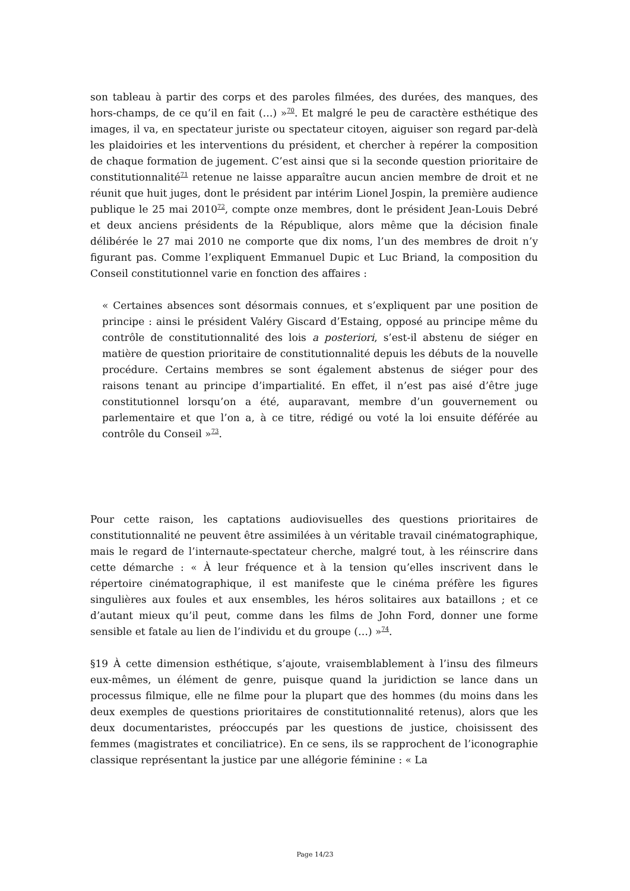son tableau à partir des corps et des paroles filmées, des durées, des manques, des hors-champs, de ce qu’il en fait (…) »<sup>70</sup>. Et malgré le peu de caractère esthétique des images, il va, en spectateur juriste ou spectateur citoyen, aiguiser son regard par-delà les plaidoiries et les interventions du président, et chercher à repérer la composition de chaque formation de jugement. C’est ainsi que si la seconde question prioritaire de constitutionnalité<sup>71</sup> retenue ne laisse apparaître aucun ancien membre de droit et ne réunit que huit juges, dont le président par intérim Lionel Jospin, la première audience publique le 25 mai 2010<sup>72</sup>, compte onze membres, dont le président Jean-Louis Debré et deux anciens présidents de la République, alors même que la décision finale délibérée le 27 mai 2010 ne comporte que dix noms, l’un des membres de droit n’y figurant pas. Comme l’expliquent Emmanuel Dupic et Luc Briand, la composition du Conseil constitutionnel varie en fonction des affaires :
« Certaines absences sont désormais connues, et s’expliquent par une position de principe : ainsi le président Valéry Giscard d’Estaing, opposé au principe même du contrôle de constitutionnalité des lois a posteriori, s’est-il abstenu de siéger en matière de question prioritaire de constitutionnalité depuis les débuts de la nouvelle procédure. Certains membres se sont également abstenus de siéger pour des raisons tenant au principe d’impartialité. En effet, il n’est pas aisé d’être juge constitutionnel lorsqu’on a été, auparavant, membre d’un gouvernement ou parlementaire et que l’on a, à ce titre, rédigé ou voté la loi ensuite déférée au contrôle du Conseil »<sup>73</sup>.
Pour cette raison, les captations audiovisuelles des questions prioritaires de constitutionnalité ne peuvent être assimilées à un véritable travail cinématographique, mais le regard de l’internaute-spectateur cherche, malgré tout, à les réinscrire dans cette démarche : « À leur fréquence et à la tension qu’elles inscrivent dans le répertoire cinématographique, il est manifeste que le cinéma préfère les figures singulières aux foules et aux ensembles, les héros solitaires aux bataillons ; et ce d’autant mieux qu’il peut, comme dans les films de John Ford, donner une forme sensible et fatale au lien de l’individu et du groupe (…) »<sup>74</sup>.
§19 À cette dimension esthétique, s’ajoute, vraisemblablement à l’insu des filmeurs eux-mêmes, un élément de genre, puisque quand la juridiction se lance dans un processus filmique, elle ne filme pour la plupart que des hommes (du moins dans les deux exemples de questions prioritaires de constitutionnalité retenus), alors que les deux documentaristes, préoccupés par les questions de justice, choisissent des femmes (magistrates et conciliatrice). En ce sens, ils se rapprochent de l’iconographie classique représentant la justice par une allégorie féminine : « La
Page 14/23